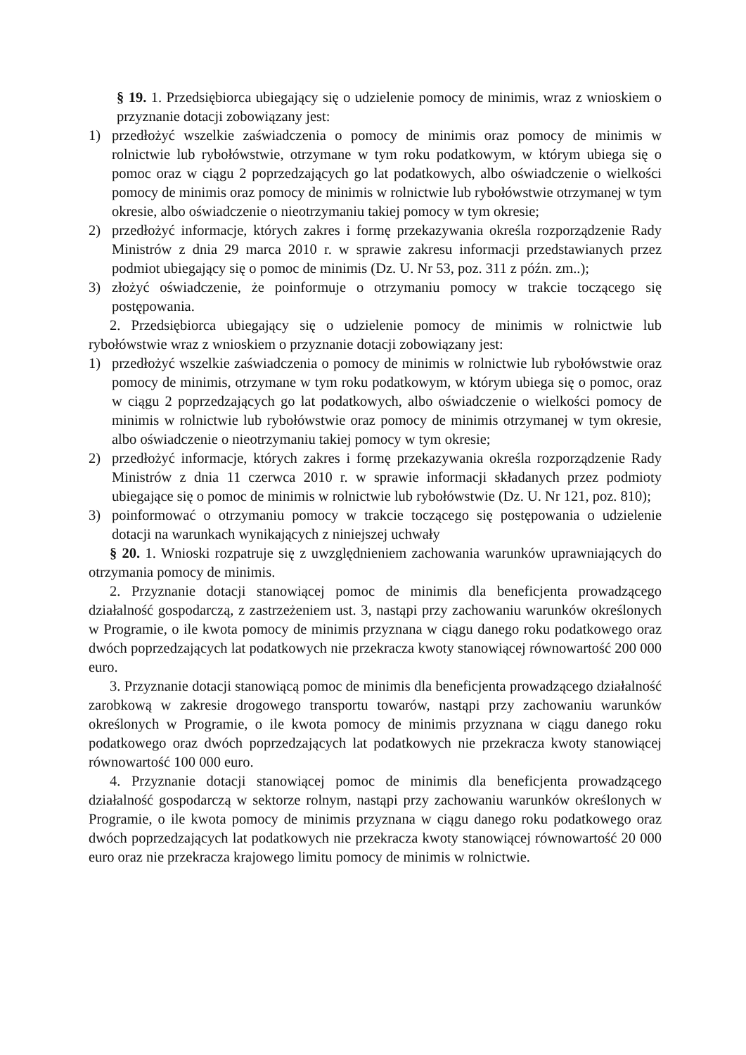§ 19. 1. Przedsiębiorca ubiegający się o udzielenie pomocy de minimis, wraz z wnioskiem o przyznanie dotacji zobowiązany jest:
1) przedłożyć wszelkie zaświadczenia o pomocy de minimis oraz pomocy de minimis w rolnictwie lub rybołówstwie, otrzymane w tym roku podatkowym, w którym ubiega się o pomoc oraz w ciągu 2 poprzedzających go lat podatkowych, albo oświadczenie o wielkości pomocy de minimis oraz pomocy de minimis w rolnictwie lub rybołówstwie otrzymanej w tym okresie, albo oświadczenie o nieotrzymaniu takiej pomocy w tym okresie;
2) przedłożyć informacje, których zakres i formę przekazywania określa rozporządzenie Rady Ministrów z dnia 29 marca 2010 r. w sprawie zakresu informacji przedstawianych przez podmiot ubiegający się o pomoc de minimis (Dz. U. Nr 53, poz. 311 z późn. zm..);
3) złożyć oświadczenie, że poinformuje o otrzymaniu pomocy w trakcie toczącego się postępowania.
2. Przedsiębiorca ubiegający się o udzielenie pomocy de minimis w rolnictwie lub rybołówstwie wraz z wnioskiem o przyznanie dotacji zobowiązany jest:
1) przedłożyć wszelkie zaświadczenia o pomocy de minimis w rolnictwie lub rybołówstwie oraz pomocy de minimis, otrzymane w tym roku podatkowym, w którym ubiega się o pomoc, oraz w ciągu 2 poprzedzających go lat podatkowych, albo oświadczenie o wielkości pomocy de minimis w rolnictwie lub rybołówstwie oraz pomocy de minimis otrzymanej w tym okresie, albo oświadczenie o nieotrzymaniu takiej pomocy w tym okresie;
2) przedłożyć informacje, których zakres i formę przekazywania określa rozporządzenie Rady Ministrów z dnia 11 czerwca 2010 r. w sprawie informacji składanych przez podmioty ubiegające się o pomoc de minimis w rolnictwie lub rybołówstwie (Dz. U. Nr 121, poz. 810);
3) poinformować o otrzymaniu pomocy w trakcie toczącego się postępowania o udzielenie dotacji na warunkach wynikających z niniejszej uchwały
§ 20. 1. Wnioski rozpatruje się z uwzględnieniem zachowania warunków uprawniających do otrzymania pomocy de minimis.
2. Przyznanie dotacji stanowiącej pomoc de minimis dla beneficjenta prowadzącego działalność gospodarczą, z zastrzeżeniem ust. 3, nastąpi przy zachowaniu warunków określonych w Programie, o ile kwota pomocy de minimis przyznana w ciągu danego roku podatkowego oraz dwóch poprzedzających lat podatkowych nie przekracza kwoty stanowiącej równowartość 200 000 euro.
3. Przyznanie dotacji stanowiącą pomoc de minimis dla beneficjenta prowadzącego działalność zarobkową w zakresie drogowego transportu towarów, nastąpi przy zachowaniu warunków określonych w Programie, o ile kwota pomocy de minimis przyznana w ciągu danego roku podatkowego oraz dwóch poprzedzających lat podatkowych nie przekracza kwoty stanowiącej równowartość 100 000 euro.
4. Przyznanie dotacji stanowiącej pomoc de minimis dla beneficjenta prowadzącego działalność gospodarczą w sektorze rolnym, nastąpi przy zachowaniu warunków określonych w Programie, o ile kwota pomocy de minimis przyznana w ciągu danego roku podatkowego oraz dwóch poprzedzających lat podatkowych nie przekracza kwoty stanowiącej równowartość 20 000 euro oraz nie przekracza krajowego limitu pomocy de minimis w rolnictwie.